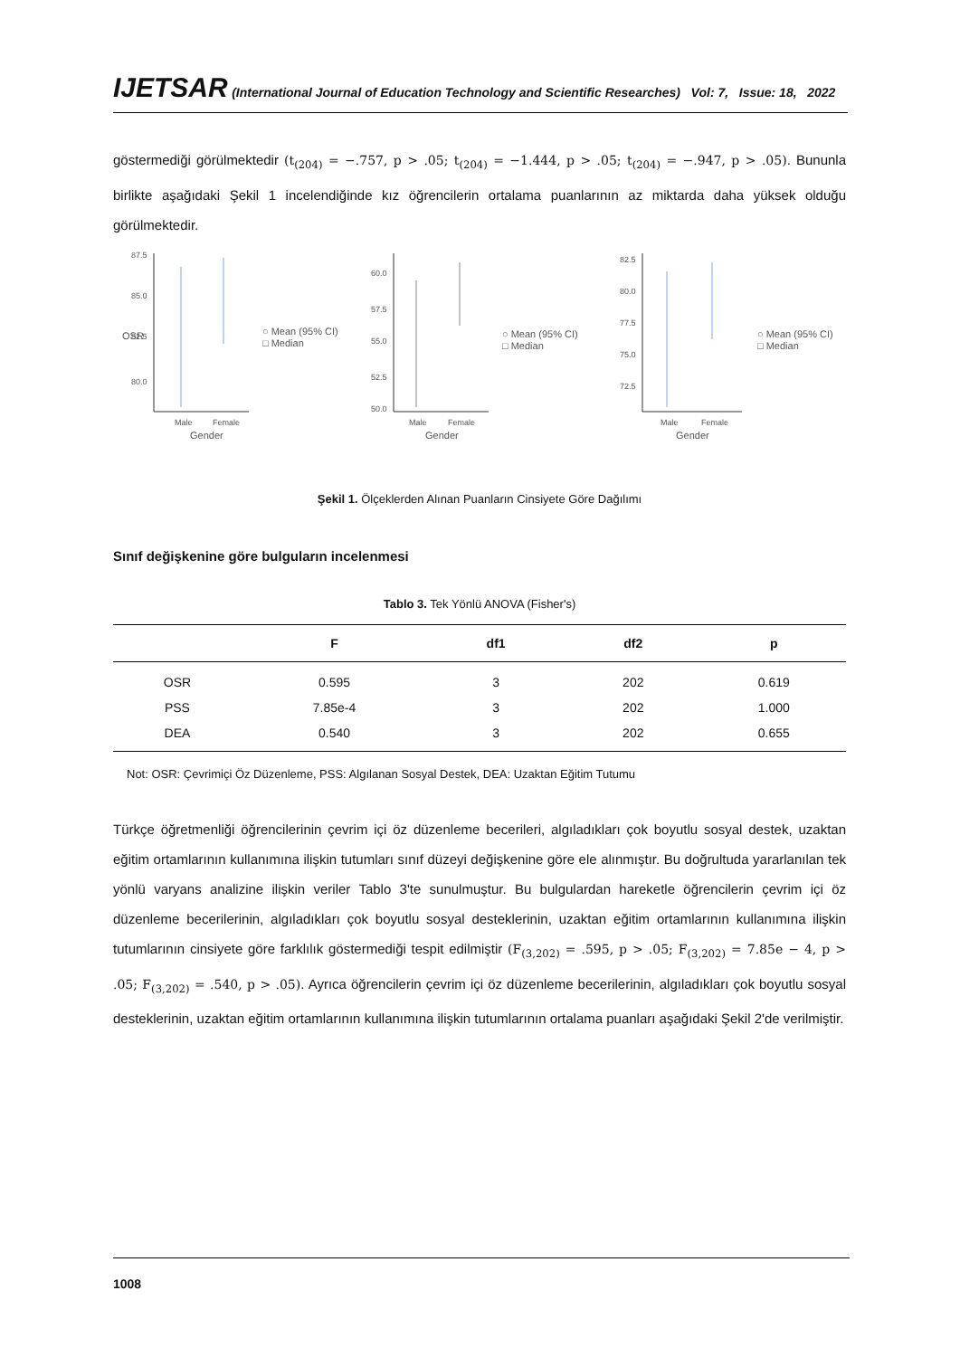IJETSAR (International Journal of Education Technology and Scientific Researches) Vol: 7, Issue: 18, 2022
göstermediği görülmektedir (t<sub>(204)</sub> = −.757, p > .05; t<sub>(204)</sub> = −1.444, p > .05; t<sub>(204)</sub> = −.947, p > .05). Bununla birlikte aşağıdaki Şekil 1 incelendiğinde kız öğrencilerin ortalama puanlarının az miktarda daha yüksek olduğu görülmektedir.
87.5
85.0
82.5
80.0
Male
Female
Gender
○ Mean (95% CI)
□ Median
OSR
60.0
57.5
55.0
52.5
50.0
Male
Female
Gender
○ Mean (95% CI)
□ Median
82.5
80.0
77.5
75.0
72.5
Male
Female
Gender
○ Mean (95% CI)
□ Median
Şekil 1. Ölçeklerden Alınan Puanların Cinsiyete Göre Dağılımı
Sınıf değişkenine göre bulguların incelenmesi
Tablo 3. Tek Yönlü ANOVA (Fisher's)
| | F | df1 | df2 | p |
| --- | --- | --- | --- | --- |
| OSR | 0.595 | 3 | 202 | 0.619 |
| PSS | 7.85e-4 | 3 | 202 | 1.000 |
| DEA | 0.540 | 3 | 202 | 0.655 |
Not: OSR: Çevrimiçi Öz Düzenleme, PSS: Algılanan Sosyal Destek, DEA: Uzaktan Eğitim Tutumu
Türkçe öğretmenliği öğrencilerinin çevrim içi öz düzenleme becerileri, algıladıkları çok boyutlu sosyal destek, uzaktan eğitim ortamlarının kullanımına ilişkin tutumları sınıf düzeyi değişkenine göre ele alınmıştır. Bu doğrultuda yararlanılan tek yönlü varyans analizine ilişkin veriler Tablo 3'te sunulmuştur. Bu bulgulardan hareketle öğrencilerin çevrim içi öz düzenleme becerilerinin, algıladıkları çok boyutlu sosyal desteklerinin, uzaktan eğitim ortamlarının kullanımına ilişkin tutumlarının cinsiyete göre farklılık göstermediği tespit edilmiştir (F<sub>(3,202)</sub> = .595, p > .05; F<sub>(3,202)</sub> = 7.85e − 4, p > .05; F<sub>(3,202)</sub> = .540, p > .05). Ayrıca öğrencilerin çevrim içi öz düzenleme becerilerinin, algıladıkları çok boyutlu sosyal desteklerinin, uzaktan eğitim ortamlarının kullanımına ilişkin tutumlarının ortalama puanları aşağıdaki Şekil 2'de verilmiştir.
1008